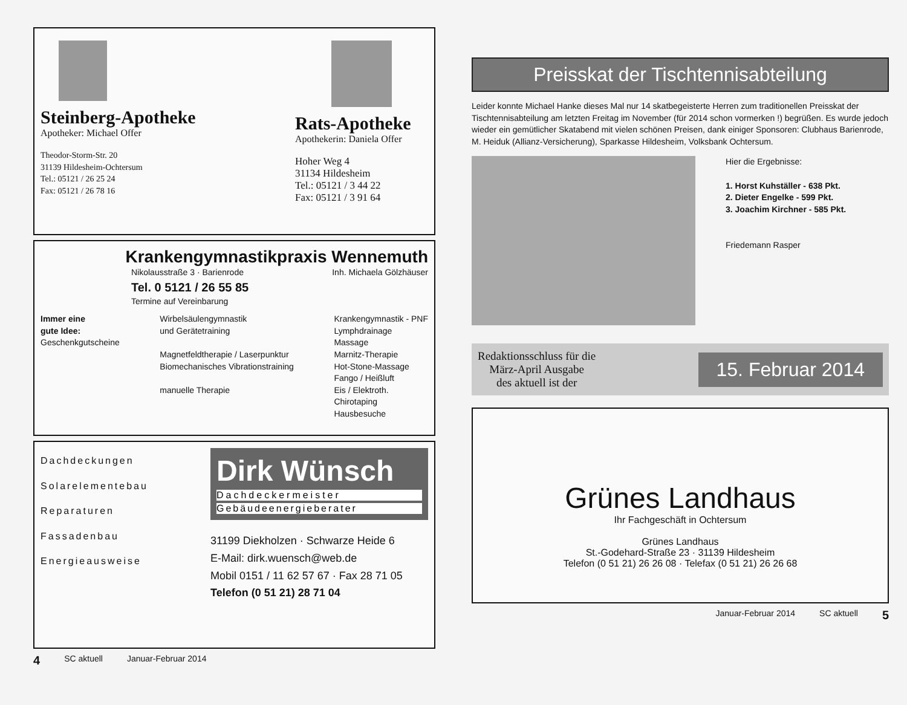Steinberg-Apotheke
Apotheker: Michael Offer
Theodor-Storm-Str. 20
31139 Hildesheim-Ochtersum
Tel.: 05121 / 26 25 24
Fax: 05121 / 26 78 16
Rats-Apotheke
Apothekerin: Daniela Offer
Hoher Weg 4
31134 Hildesheim
Tel.: 05121 / 3 44 22
Fax: 05121 / 3 91 64
Krankengymnastikpraxis Wennemuth
Nikolausstraße 3 · Barienrode
Tel. 0 5121 / 26 55 85
Termine auf Vereinbarung
Inh. Michaela Gölzhäuser
Immer eine
gute Idee:
Geschenkgutscheine
Wirbelsäulengymnastik
und Gerätetraining
Magnetfeldtherapie / Laserpunktur
Biomechanisches Vibrationstraining
manuelle Therapie
Krankengymnastik - PNF
Lymphdrainage
Massage
Marnitz-Therapie
Hot-Stone-Massage
Fango / Heißluft
Eis / Elektroth.
Chirotaping
Hausbesuche
Dachdeckungen
Solarelementebau
Reparaturen
Fassadenbau
Energieausweise
Dirk Wünsch
Dachdeckermeister
Gebäudeenergieberater
31199 Diekholzen · Schwarze Heide 6
E-Mail: dirk.wuensch@web.de
Mobil 0151 / 11 62 57 67 · Fax 28 71 05
Telefon (0 51 21) 28 71 04
4 SC aktuell Januar-Februar 2014
Preisskat der Tischtennisabteilung
Leider konnte Michael Hanke dieses Mal nur 14 skatbegeisterte Herren zum traditionellen Preisskat der Tischtennisabteilung am letzten Freitag im November (für 2014 schon vormerken !) begrüßen. Es wurde jedoch wieder ein gemütlicher Skatabend mit vielen schönen Preisen, dank einiger Sponsoren: Clubhaus Barienrode, M. Heiduk (Allianz-Versicherung), Sparkasse Hildesheim, Volksbank Ochtersum.
Hier die Ergebnisse:
1. Horst Kuhställer - 638 Pkt.
2. Dieter Engelke - 599 Pkt.
3. Joachim Kirchner - 585 Pkt.
Friedemann Rasper
Redaktionsschluss für die
März-April Ausgabe
des aktuell ist der
15. Februar 2014
Grünes Landhaus
Ihr Fachgeschäft in Ochtersum
Grünes Landhaus
St.-Godehard-Straße 23 · 31139 Hildesheim
Telefon (0 51 21) 26 26 08 · Telefax (0 51 21) 26 26 68
Januar-Februar 2014 SC aktuell 5